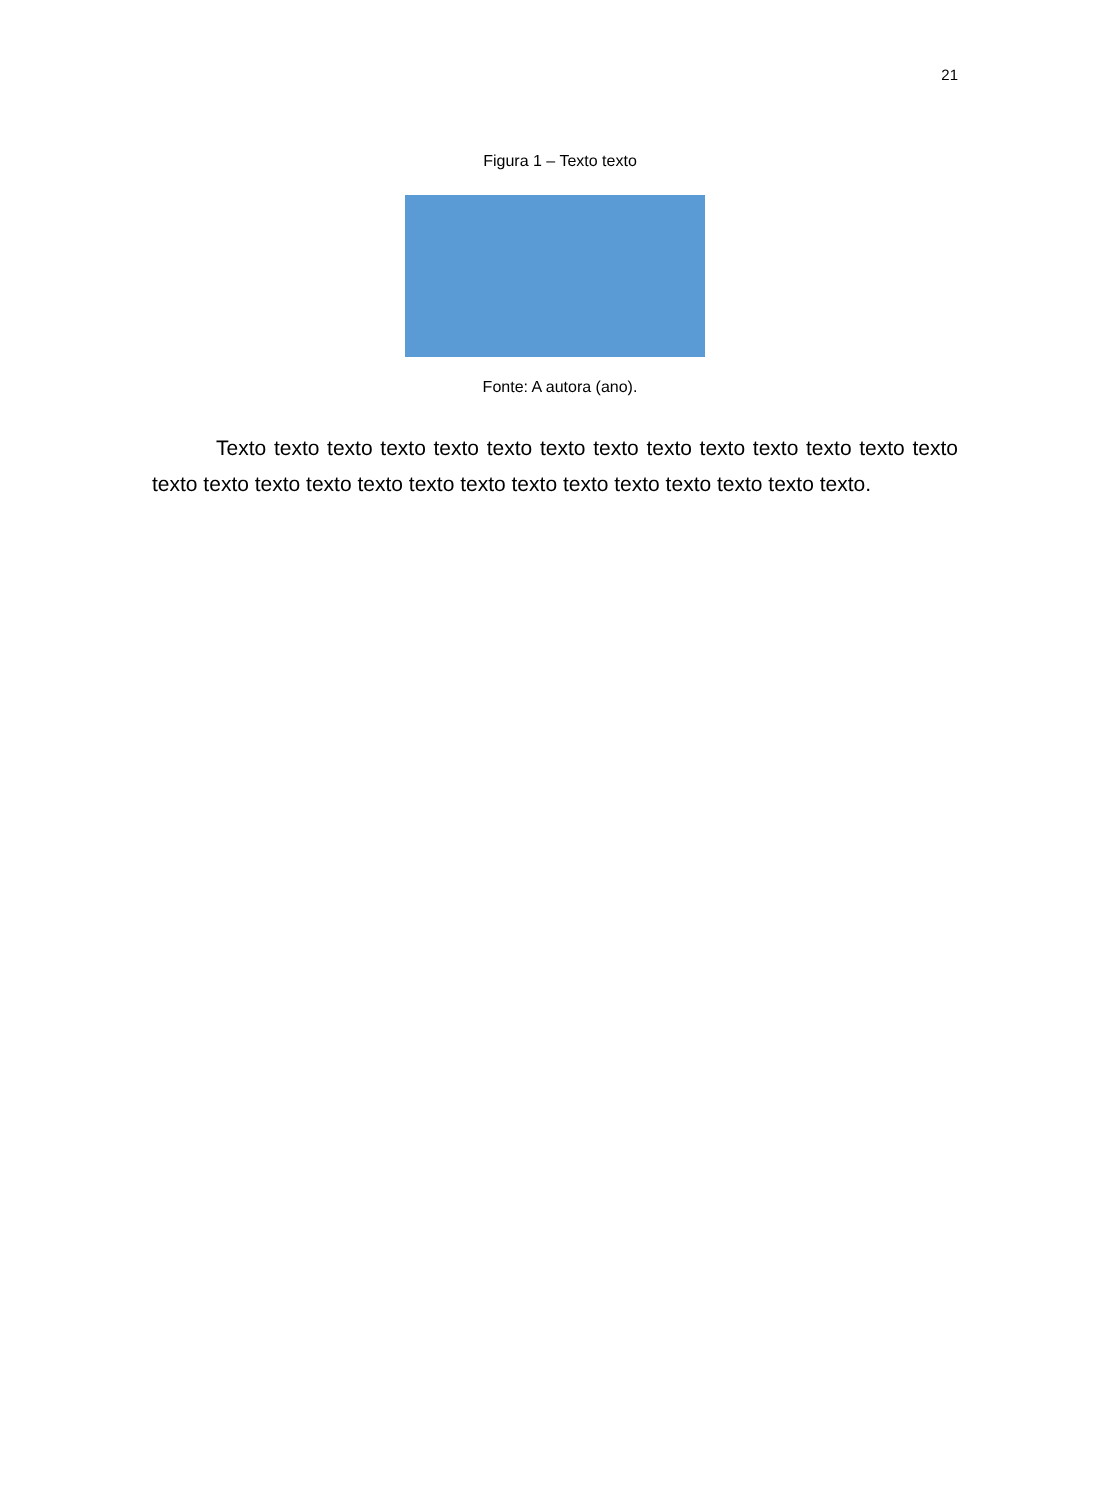21
Figura 1 – Texto texto
Fonte: A autora (ano).
Texto texto texto texto texto texto texto texto texto texto texto texto texto texto texto texto texto texto texto texto texto texto texto texto texto texto texto texto.